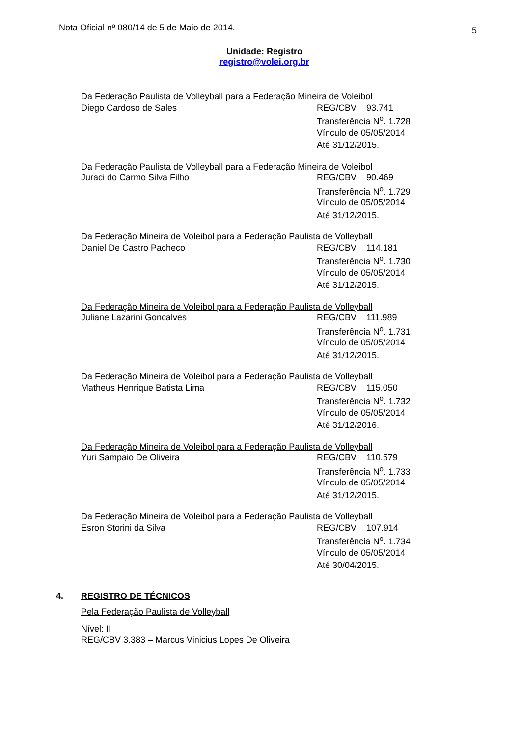Nota Oficial nº 080/14 de 5 de Maio de 2014. 5
Unidade: Registro
registro@volei.org.br
Da Federação Paulista de Volleyball para a Federação Mineira de Voleibol
Diego Cardoso de Sales REG/CBV 93.741
Transferência N<sup>o</sup>. 1.728
Vínculo de 05/05/2014
Até 31/12/2015.
Da Federação Paulista de Volleyball para a Federação Mineira de Voleibol
Juraci do Carmo Silva Filho REG/CBV 90.469
Transferência N<sup>o</sup>. 1.729
Vínculo de 05/05/2014
Até 31/12/2015.
Da Federação Mineira de Voleibol para a Federação Paulista de Volleyball
Daniel De Castro Pacheco REG/CBV 114.181
Transferência N<sup>o</sup>. 1.730
Vínculo de 05/05/2014
Até 31/12/2015.
Da Federação Mineira de Voleibol para a Federação Paulista de Volleyball
Juliane Lazarini Goncalves REG/CBV 111.989
Transferência N<sup>o</sup>. 1.731
Vínculo de 05/05/2014
Até 31/12/2015.
Da Federação Mineira de Voleibol para a Federação Paulista de Volleyball
Matheus Henrique Batista Lima REG/CBV 115.050
Transferência N<sup>o</sup>. 1.732
Vínculo de 05/05/2014
Até 31/12/2016.
Da Federação Mineira de Voleibol para a Federação Paulista de Volleyball
Yuri Sampaio De Oliveira REG/CBV 110.579
Transferência N<sup>o</sup>. 1.733
Vínculo de 05/05/2014
Até 31/12/2015.
Da Federação Mineira de Voleibol para a Federação Paulista de Volleyball
Esron Storini da Silva REG/CBV 107.914
Transferência N<sup>o</sup>. 1.734
Vínculo de 05/05/2014
Até 30/04/2015.
4. REGISTRO DE TÉCNICOS
Pela Federação Paulista de Volleyball
Nível: II
REG/CBV 3.383 – Marcus Vinicius Lopes De Oliveira